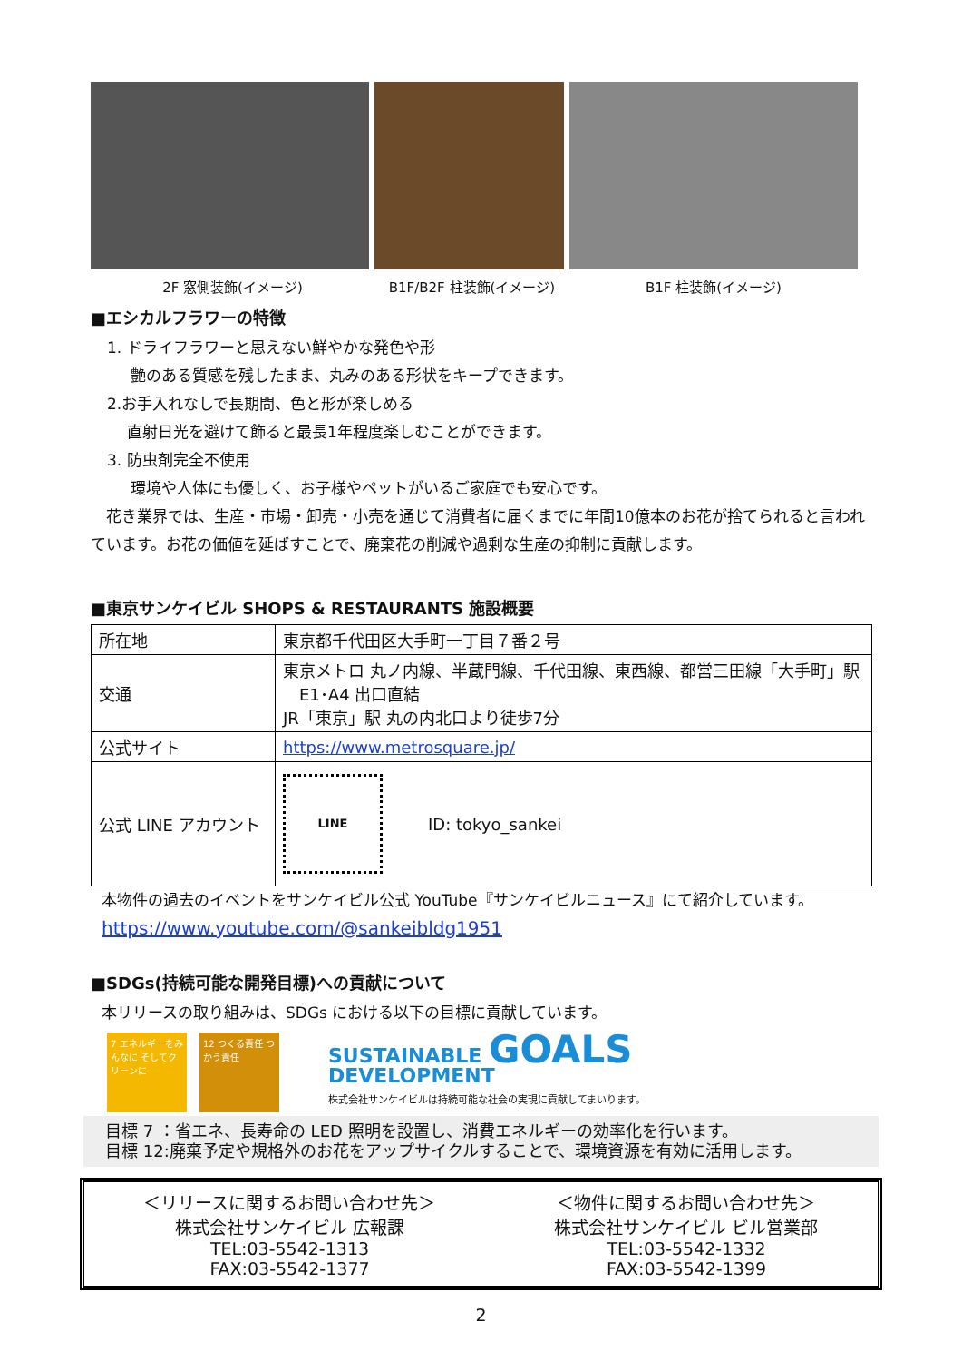2F 窓側装飾(イメージ) B1F/B2F 柱装飾(イメージ) B1F 柱装飾(イメージ)
■エシカルフラワーの特徴
1. ドライフラワーと思えない鮮やかな発色や形
艶のある質感を残したまま、丸みのある形状をキープできます。
2.お手入れなしで長期間、色と形が楽しめる
直射日光を避けて飾ると最長1年程度楽しむことができます。
3. 防虫剤完全不使用
環境や人体にも優しく、お子様やペットがいるご家庭でも安心です。
　花き業界では、生産・市場・卸売・小売を通じて消費者に届くまでに年間10億本のお花が捨てられると言われています。お花の価値を延ばすことで、廃棄花の削減や過剰な生産の抑制に貢献します。
■東京サンケイビル SHOPS & RESTAURANTS 施設概要
| 所在地 | 東京都千代田区大手町一丁目７番２号 |
| 交通 | 東京メトロ 丸ノ内線、半蔵門線、千代田線、東西線、都営三田線「大手町」駅 E1･A4 出口直結 JR「東京」駅 丸の内北口より徒歩7分 |
| 公式サイト | https://www.metrosquare.jp/ |
| 公式 LINE アカウント | LINE ID: tokyo_sankei |
本物件の過去のイベントをサンケイビル公式 YouTube『サンケイビルニュース』にて紹介しています。
https://www.youtube.com/@sankeibldg1951
■SDGs(持続可能な開発目標)への貢献について
本リリースの取り組みは、SDGs における以下の目標に貢献しています。
7 エネルギーをみんなに そしてクリーンに
12 つくる責任 つかう責任
SUSTAINABLE GOALS
DEVELOPMENT
株式会社サンケイビルは持続可能な社会の実現に貢献してまいります。
目標 7 ：省エネ、長寿命の LED 照明を設置し、消費エネルギーの効率化を行います。
目標 12:廃棄予定や規格外のお花をアップサイクルすることで、環境資源を有効に活用します。
＜リリースに関するお問い合わせ先＞
株式会社サンケイビル 広報課
TEL:03-5542-1313
FAX:03-5542-1377
＜物件に関するお問い合わせ先＞
株式会社サンケイビル ビル営業部
TEL:03-5542-1332
FAX:03-5542-1399
2